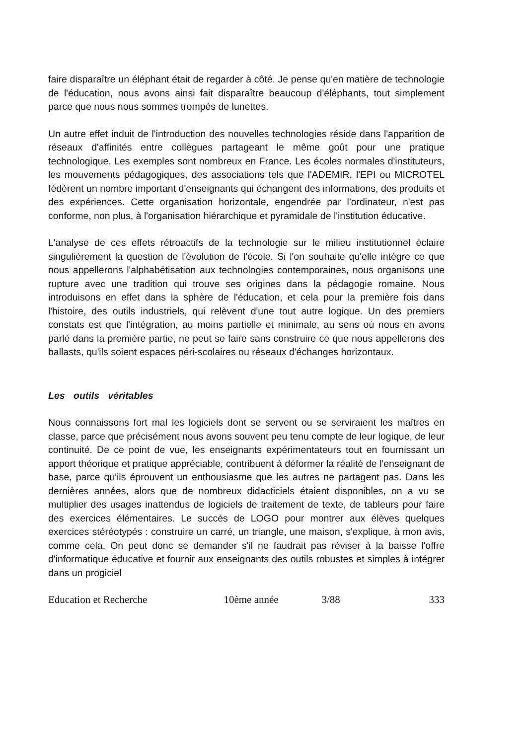faire disparaître un éléphant était de regarder à côté. Je pense qu'en matière de technologie de l'éducation, nous avons ainsi fait disparaître beaucoup d'éléphants, tout simplement parce que nous nous sommes trompés de lunettes.
Un autre effet induit de l'introduction des nouvelles technologies réside dans l'apparition de réseaux d'affinités entre collègues partageant le même goût pour une pratique technologique. Les exemples sont nombreux en France. Les écoles normales d'instituteurs, les mouvements pédagogiques, des associations tels que l'ADEMIR, l'EPI ou MICROTEL fédèrent un nombre important d'enseignants qui échangent des informations, des produits et des expériences. Cette organisation horizontale, engendrée par l'ordinateur, n'est pas conforme, non plus, à l'organisation hiérarchique et pyramidale de l'institution éducative.
L'analyse de ces effets rétroactifs de la technologie sur le milieu institutionnel éclaire singulièrement la question de l'évolution de l'école. Si l'on souhaite qu'elle intègre ce que nous appellerons l'alphabétisation aux technologies contemporaines, nous organisons une rupture avec une tradition qui trouve ses origines dans la pédagogie romaine. Nous introduisons en effet dans la sphère de l'éducation, et cela pour la première fois dans l'histoire, des outils industriels, qui relèvent d'une tout autre logique. Un des premiers constats est que l'intégration, au moins partielle et minimale, au sens où nous en avons parlé dans la première partie, ne peut se faire sans construire ce que nous appellerons des ballasts, qu'ils soient espaces péri-scolaires ou réseaux d'échanges horizontaux.
Les outils véritables
Nous connaissons fort mal les logiciels dont se servent ou se serviraient les maîtres en classe, parce que précisément nous avons souvent peu tenu compte de leur logique, de leur continuité. De ce point de vue, les enseignants expérimentateurs tout en fournissant un apport théorique et pratique appréciable, contribuent à déformer la réalité de l'enseignant de base, parce qu'ils éprouvent un enthousiasme que les autres ne partagent pas. Dans les dernières années, alors que de nombreux didacticiels étaient disponibles, on a vu se multiplier des usages inattendus de logiciels de traitement de texte, de tableurs pour faire des exercices élémentaires. Le succès de LOGO pour montrer aux élèves quelques exercices stéréotypés : construire un carré, un triangle, une maison, s'explique, à mon avis, comme cela. On peut donc se demander s'il ne faudrait pas réviser à la baisse l'offre d'informatique éducative et fournir aux enseignants des outils robustes et simples à intégrer dans un progiciel
Education et Recherche 10ème année 3/88 333